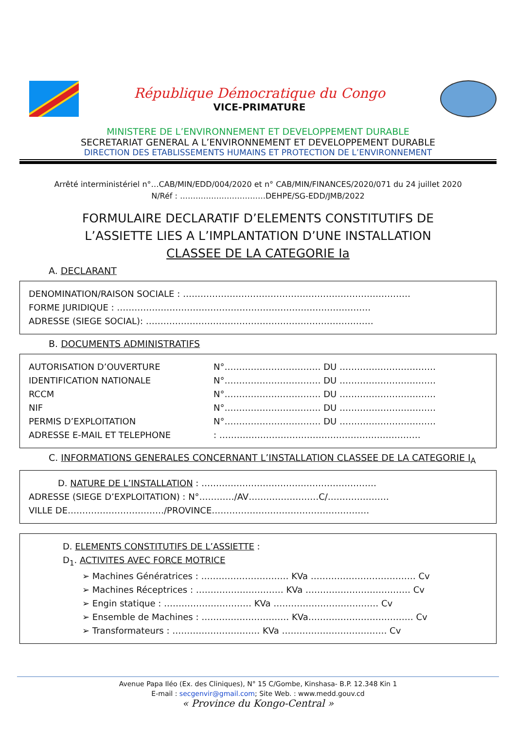République Démocratique du Congo
VICE-PRIMATURE
MINISTERE DE L’ENVIRONNEMENT ET DEVELOPPEMENT DURABLE
SECRETARIAT GENERAL A L’ENVIRONNEMENT ET DEVELOPPEMENT DURABLE
DIRECTION DES ETABLISSEMENTS HUMAINS ET PROTECTION DE L’ENVIRONNEMENT
Arrêté interministériel n°…CAB/MIN/EDD/004/2020 et n° CAB/MIN/FINANCES/2020/071 du 24 juillet 2020
N/Réf : ……………………………DEHPE/SG-EDD/JMB/2022
FORMULAIRE DECLARATIF D’ELEMENTS CONSTITUTIFS DE
L’ASSIETTE LIES A L’IMPLANTATION D’UNE INSTALLATION
CLASSEE DE LA CATEGORIE Ia
A. DECLARANT
DENOMINATION/RAISON SOCIALE : ……………………………………………………………………
FORME JURIDIQUE : ……………………………………………………………………………
ADRESSE (SIEGE SOCIAL): ……………………………………………………………………
B. DOCUMENTS ADMINISTRATIFS
AUTORISATION D’OUVERTURE N°…………………………… DU ……………………………
IDENTIFICATION NATIONALE N°…………………………… DU ……………………………
RCCM N°…………………………… DU ……………………………
NIF N°…………………………… DU ……………………………
PERMIS D’EXPLOITATION N°…………………………… DU ……………………………
ADRESSE E-MAIL ET TELEPHONE: ……………………………………………………………
C. INFORMATIONS GENERALES CONCERNANT L’INSTALLATION CLASSEE DE LA CATEGORIE I<sub>A</sub>
D. NATURE DE L’INSTALLATION : ……………………………………………………
ADRESSE (SIEGE D’EXPLOITATION) : N°…………/AV……………………C/…………………
VILLE DE……………………………/PROVINCE………………………………………………
D. ELEMENTS CONSTITUTIFS DE L’ASSIETTE :
D<sub>1</sub>. ACTIVITES AVEC FORCE MOTRICE
➢ Machines Génératrices : ………………………… KVa ……………………………… Cv
➢ Machines Réceptrices : ………………………… KVa ……………………………… Cv
➢ Engin statique : ………………………… KVa ……………………………… Cv
➢ Ensemble de Machines : ………………………… KVa……………………………… Cv
➢ Transformateurs : ………………………… KVa ……………………………… Cv
Avenue Papa Iléo (Ex. des Cliniques), N° 15 C/Gombe, Kinshasa- B.P. 12.348 Kin 1
E-mail : secgenvir@gmail.com; Site Web. : www.medd.gouv.cd
« Province du Kongo-Central »